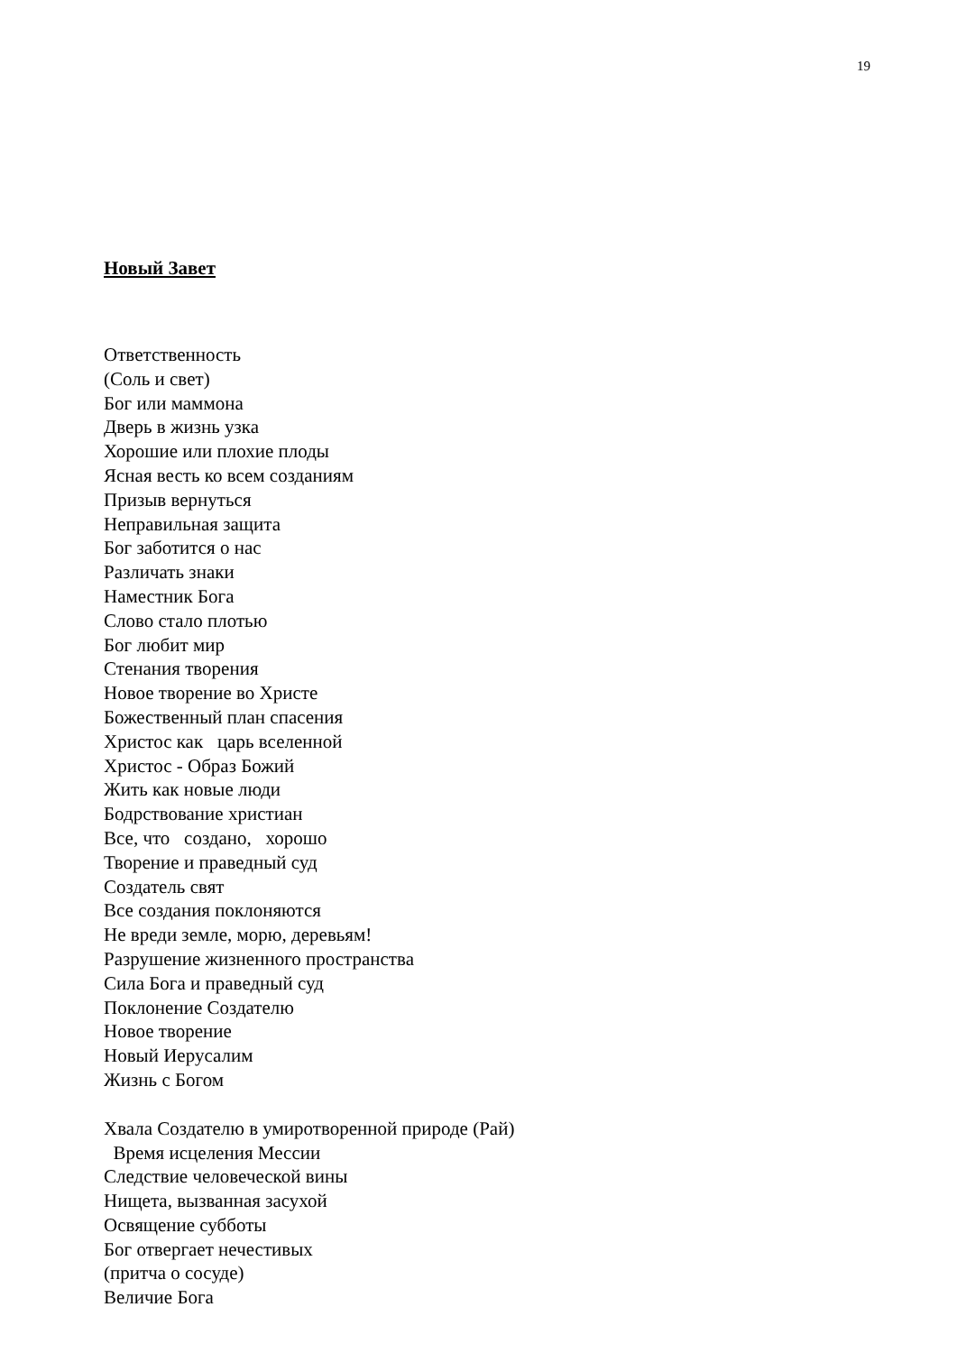19
Новый Завет
Ответственность
(Соль и свет)
Бог или маммона
Дверь в жизнь узка
Хорошие или плохие плоды
Ясная весть ко всем созданиям
Призыв вернуться
Неправильная защита
Бог заботится о нас
Различать знаки
Наместник Бога
Слово стало плотью
Бог любит мир
Стенания творения
Новое творение во Христе
Божественный план спасения
Христос как царь вселенной
Христос - Образ Божий
Жить как новые люди
Бодрствование христиан
Все, что создано, хорошо
Творение и праведный суд
Создатель свят
Все создания поклоняются
Не вреди земле, морю, деревьям!
Разрушение жизненного пространства
Сила Бога и праведный суд
Поклонение Создателю
Новое творение
Новый Иерусалим
Жизнь с Богом
Хвала Создателю в умиротворенной природе (Рай)
Время исцеления Мессии
Следствие человеческой вины
Нищета, вызванная засухой
Освящение субботы
Бог отвергает нечестивых
(притча о сосуде)
Величие Бога